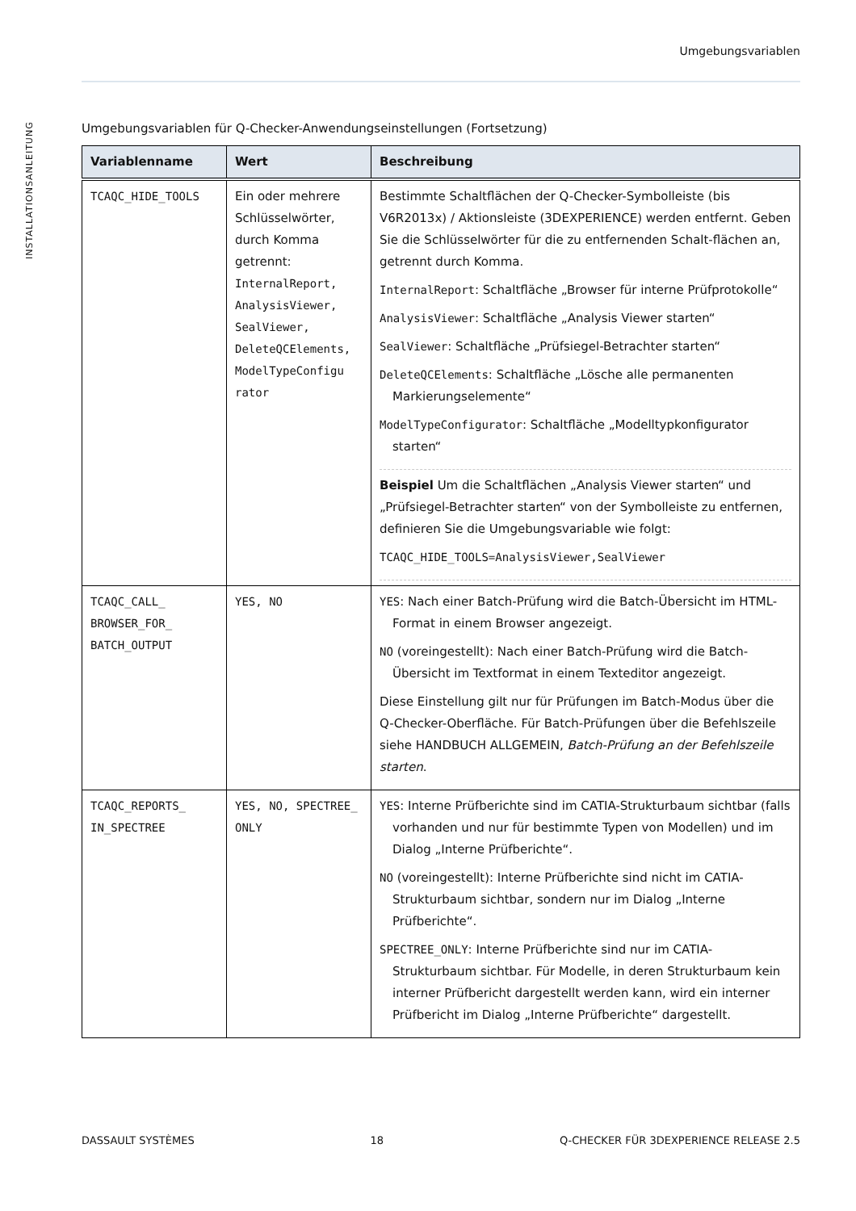Umgebungsvariablen
INSTALLATIONSANLEITUNG
Umgebungsvariablen für Q-Checker-Anwendungseinstellungen (Fortsetzung)
| Variablenname | Wert | Beschreibung |
| --- | --- | --- |
| TCAQC_HIDE_TOOLS | Ein oder mehrere Schlüsselwörter, durch Komma getrennt: InternalReport, AnalysisViewer, SealViewer, DeleteQCElements, ModelTypeConfigu rator | Bestimmte Schaltflächen der Q-Checker-Symbolleiste (bis V6R2013x) / Aktionsleiste (3DEXPERIENCE) werden entfernt. Geben Sie die Schlüsselwörter für die zu entfernenden Schalt-flächen an, getrennt durch Komma. InternalReport : Schaltfläche „Browser für interne Prüfprotokolle“ AnalysisViewer : Schaltfläche „Analysis Viewer starten“ SealViewer : Schaltfläche „Prüfsiegel-Betrachter starten“ DeleteQCElements : Schaltfläche „Lösche alle permanenten Markierungselemente“ ModelTypeConfigurator : Schaltfläche „Modelltypkonfigurator starten“ Beispiel Um die Schaltflächen „Analysis Viewer starten“ und „Prüfsiegel-Betrachter starten“ von der Symbolleiste zu entfernen, definieren Sie die Umgebungsvariable wie folgt: TCAQC_HIDE_TOOLS=AnalysisViewer,SealViewer |
| TCAQC_CALL_ BROWSER_FOR_ BATCH_OUTPUT | YES, NO | YES : Nach einer Batch-Prüfung wird die Batch-Übersicht im HTML-Format in einem Browser angezeigt. NO (voreingestellt): Nach einer Batch-Prüfung wird die Batch-Übersicht im Textformat in einem Texteditor angezeigt. Diese Einstellung gilt nur für Prüfungen im Batch-Modus über die Q-Checker-Oberfläche. Für Batch-Prüfungen über die Befehlszeile siehe HANDBUCH ALLGEMEIN, Batch-Prüfung an der Befehlszeile starten . |
| TCAQC_REPORTS_ IN_SPECTREE | YES, NO, SPECTREE_ ONLY | YES : Interne Prüfberichte sind im CATIA-Strukturbaum sichtbar (falls vorhanden und nur für bestimmte Typen von Modellen) und im Dialog „Interne Prüfberichte“. NO (voreingestellt): Interne Prüfberichte sind nicht im CATIA-Strukturbaum sichtbar, sondern nur im Dialog „Interne Prüfberichte“. SPECTREE_ONLY : Interne Prüfberichte sind nur im CATIA-Strukturbaum sichtbar. Für Modelle, in deren Strukturbaum kein interner Prüfbericht dargestellt werden kann, wird ein interner Prüfbericht im Dialog „Interne Prüfberichte“ dargestellt. |
DASSAULT SYSTÈMES 18 Q-CHECKER FÜR 3DEXPERIENCE RELEASE 2.5